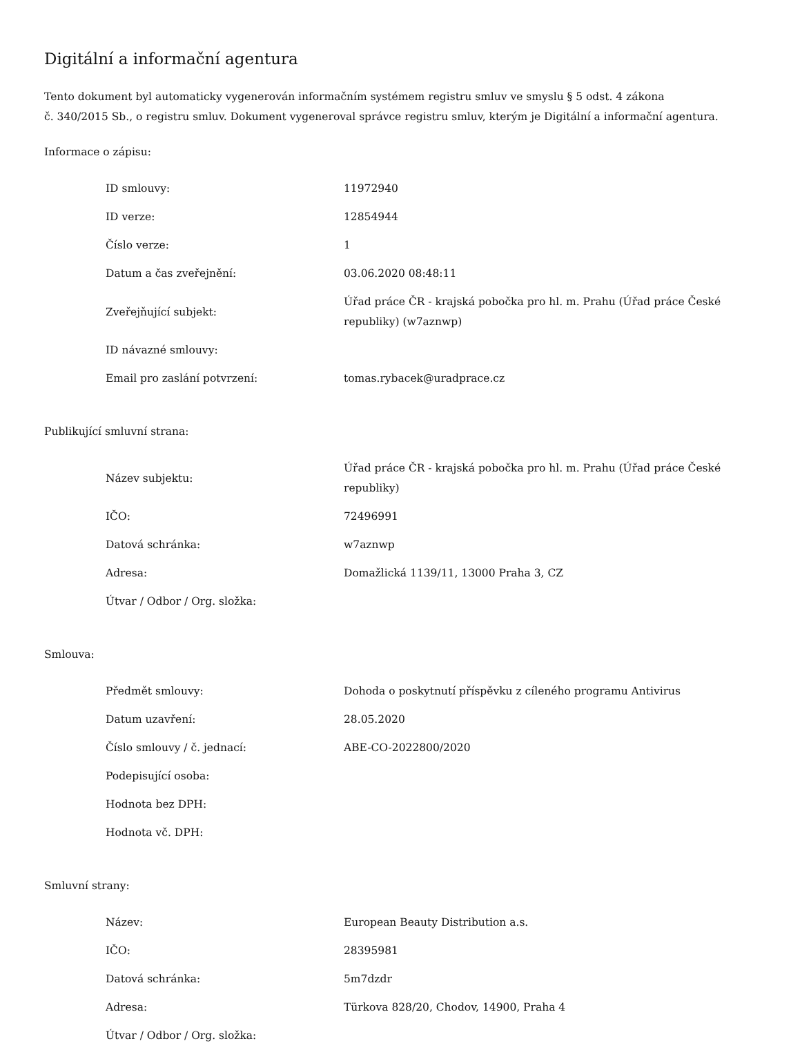Digitální a informační agentura
Tento dokument byl automaticky vygenerován informačním systémem registru smluv ve smyslu § 5 odst. 4 zákona
č. 340/2015 Sb., o registru smluv. Dokument vygeneroval správce registru smluv, kterým je Digitální a informační agentura.
Informace o zápisu:
| ID smlouvy: | 11972940 |
| ID verze: | 12854944 |
| Číslo verze: | 1 |
| Datum a čas zveřejnění: | 03.06.2020 08:48:11 |
| Zveřejňující subjekt: | Úřad práce ČR - krajská pobočka pro hl. m. Prahu (Úřad práce České republiky) (w7aznwp) |
| ID návazné smlouvy: | |
| Email pro zaslání potvrzení: | tomas.rybacek@uradprace.cz |
Publikující smluvní strana:
| Název subjektu: | Úřad práce ČR - krajská pobočka pro hl. m. Prahu (Úřad práce České republiky) |
| IČO: | 72496991 |
| Datová schránka: | w7aznwp |
| Adresa: | Domažlická 1139/11, 13000 Praha 3, CZ |
| Útvar / Odbor / Org. složka: | |
Smlouva:
| Předmět smlouvy: | Dohoda o poskytnutí příspěvku z cíleného programu Antivirus |
| Datum uzavření: | 28.05.2020 |
| Číslo smlouvy / č. jednací: | ABE-CO-2022800/2020 |
| Podepisující osoba: | |
| Hodnota bez DPH: | |
| Hodnota vč. DPH: | |
Smluvní strany:
| Název: | European Beauty Distribution a.s. |
| IČO: | 28395981 |
| Datová schránka: | 5m7dzdr |
| Adresa: | Türkova 828/20, Chodov, 14900, Praha 4 |
| Útvar / Odbor / Org. složka: | |